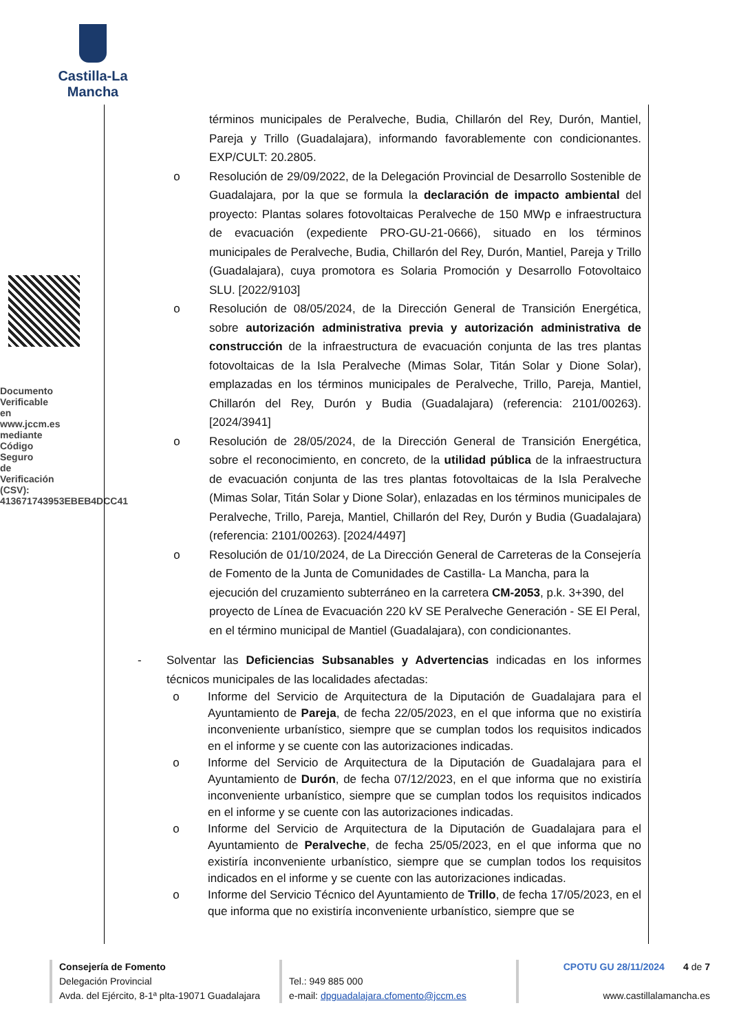Castilla-La Mancha
Documento Verificable en www.jccm.es mediante Código Seguro de Verificación (CSV): 413671743953EBEB4DCC41
términos municipales de Peralveche, Budia, Chillarón del Rey, Durón, Mantiel, Pareja y Trillo (Guadalajara), informando favorablemente con condicionantes. EXP/CULT: 20.2805.
o Resolución de 29/09/2022, de la Delegación Provincial de Desarrollo Sostenible de Guadalajara, por la que se formula la declaración de impacto ambiental del proyecto: Plantas solares fotovoltaicas Peralveche de 150 MWp e infraestructura de evacuación (expediente PRO-GU-21-0666), situado en los términos municipales de Peralveche, Budia, Chillarón del Rey, Durón, Mantiel, Pareja y Trillo (Guadalajara), cuya promotora es Solaria Promoción y Desarrollo Fotovoltaico SLU. [2022/9103]
o Resolución de 08/05/2024, de la Dirección General de Transición Energética, sobre autorización administrativa previa y autorización administrativa de construcción de la infraestructura de evacuación conjunta de las tres plantas fotovoltaicas de la Isla Peralveche (Mimas Solar, Titán Solar y Dione Solar), emplazadas en los términos municipales de Peralveche, Trillo, Pareja, Mantiel, Chillarón del Rey, Durón y Budia (Guadalajara) (referencia: 2101/00263). [2024/3941]
o Resolución de 28/05/2024, de la Dirección General de Transición Energética, sobre el reconocimiento, en concreto, de la utilidad pública de la infraestructura de evacuación conjunta de las tres plantas fotovoltaicas de la Isla Peralveche (Mimas Solar, Titán Solar y Dione Solar), enlazadas en los términos municipales de Peralveche, Trillo, Pareja, Mantiel, Chillarón del Rey, Durón y Budia (Guadalajara) (referencia: 2101/00263). [2024/4497]
o Resolución de 01/10/2024, de La Dirección General de Carreteras de la Consejería de Fomento de la Junta de Comunidades de Castilla- La Mancha, para la ejecución del cruzamiento subterráneo en la carretera CM-2053, p.k. 3+390, del proyecto de Línea de Evacuación 220 kV SE Peralveche Generación - SE El Peral, en el término municipal de Mantiel (Guadalajara), con condicionantes.
- Solventar las Deficiencias Subsanables y Advertencias indicadas en los informes técnicos municipales de las localidades afectadas:
o Informe del Servicio de Arquitectura de la Diputación de Guadalajara para el Ayuntamiento de Pareja, de fecha 22/05/2023, en el que informa que no existiría inconveniente urbanístico, siempre que se cumplan todos los requisitos indicados en el informe y se cuente con las autorizaciones indicadas.
o Informe del Servicio de Arquitectura de la Diputación de Guadalajara para el Ayuntamiento de Durón, de fecha 07/12/2023, en el que informa que no existiría inconveniente urbanístico, siempre que se cumplan todos los requisitos indicados en el informe y se cuente con las autorizaciones indicadas.
o Informe del Servicio de Arquitectura de la Diputación de Guadalajara para el Ayuntamiento de Peralveche, de fecha 25/05/2023, en el que informa que no existiría inconveniente urbanístico, siempre que se cumplan todos los requisitos indicados en el informe y se cuente con las autorizaciones indicadas.
o Informe del Servicio Técnico del Ayuntamiento de Trillo, de fecha 17/05/2023, en el que informa que no existiría inconveniente urbanístico, siempre que se
Consejería de Fomento
Delegación Provincial
Avda. del Ejército, 8-1ª plta-19071 Guadalajara
Tel.: 949 885 000
e-mail: dpguadalajara.cfomento@jccm.es
CPOTU GU 28/11/2024 4 de 7
www.castillalamancha.es